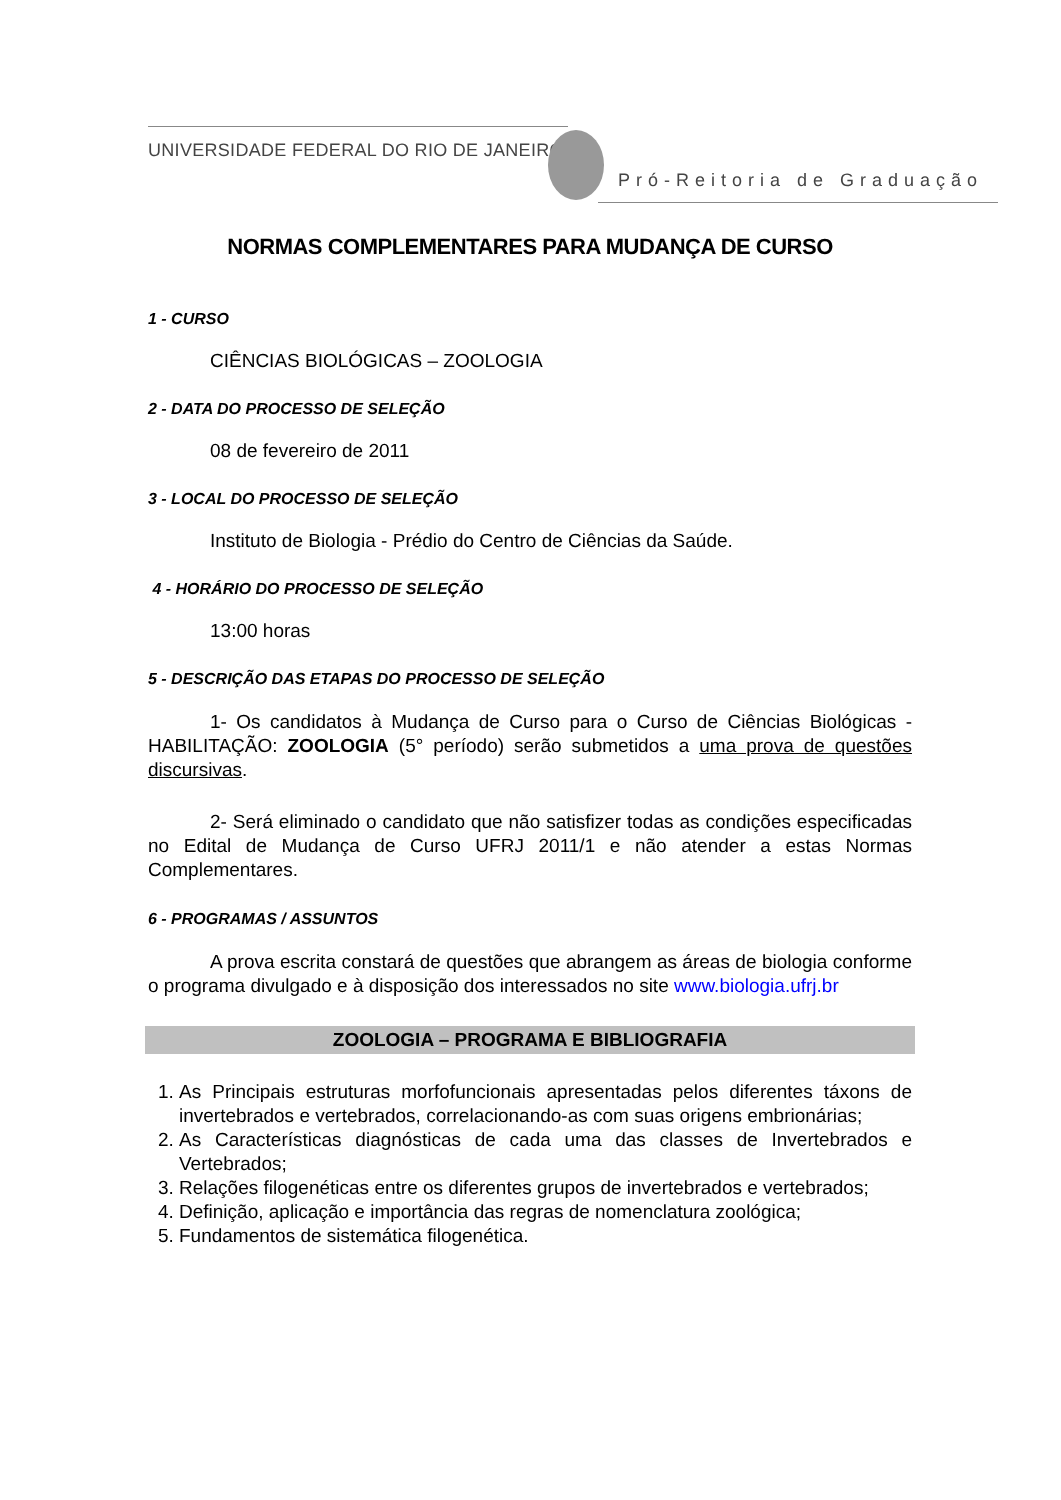UNIVERSIDADE FEDERAL DO RIO DE JANEIRO
Pró-Reitoria de Graduação
NORMAS COMPLEMENTARES PARA MUDANÇA DE CURSO
1 - CURSO
CIÊNCIAS BIOLÓGICAS – ZOOLOGIA
2 - DATA DO PROCESSO DE SELEÇÃO
08 de fevereiro de 2011
3 - LOCAL DO PROCESSO DE SELEÇÃO
Instituto de Biologia - Prédio do Centro de Ciências da Saúde.
4 - HORÁRIO DO PROCESSO DE SELEÇÃO
13:00 horas
5 - DESCRIÇÃO DAS ETAPAS DO PROCESSO DE SELEÇÃO
1- Os candidatos à Mudança de Curso para o Curso de Ciências Biológicas - HABILITAÇÃO: ZOOLOGIA (5° período) serão submetidos a uma prova de questões discursivas.
2- Será eliminado o candidato que não satisfizer todas as condições especificadas no Edital de Mudança de Curso UFRJ 2011/1 e não atender a estas Normas Complementares.
6 - PROGRAMAS / ASSUNTOS
A prova escrita constará de questões que abrangem as áreas de biologia conforme o programa divulgado e à disposição dos interessados no site www.biologia.ufrj.br
ZOOLOGIA – PROGRAMA E BIBLIOGRAFIA
1. As Principais estruturas morfofuncionais apresentadas pelos diferentes táxons de invertebrados e vertebrados, correlacionando-as com suas origens embrionárias;
2. As Características diagnósticas de cada uma das classes de Invertebrados e Vertebrados;
3. Relações filogenéticas entre os diferentes grupos de invertebrados e vertebrados;
4. Definição, aplicação e importância das regras de nomenclatura zoológica;
5. Fundamentos de sistemática filogenética.